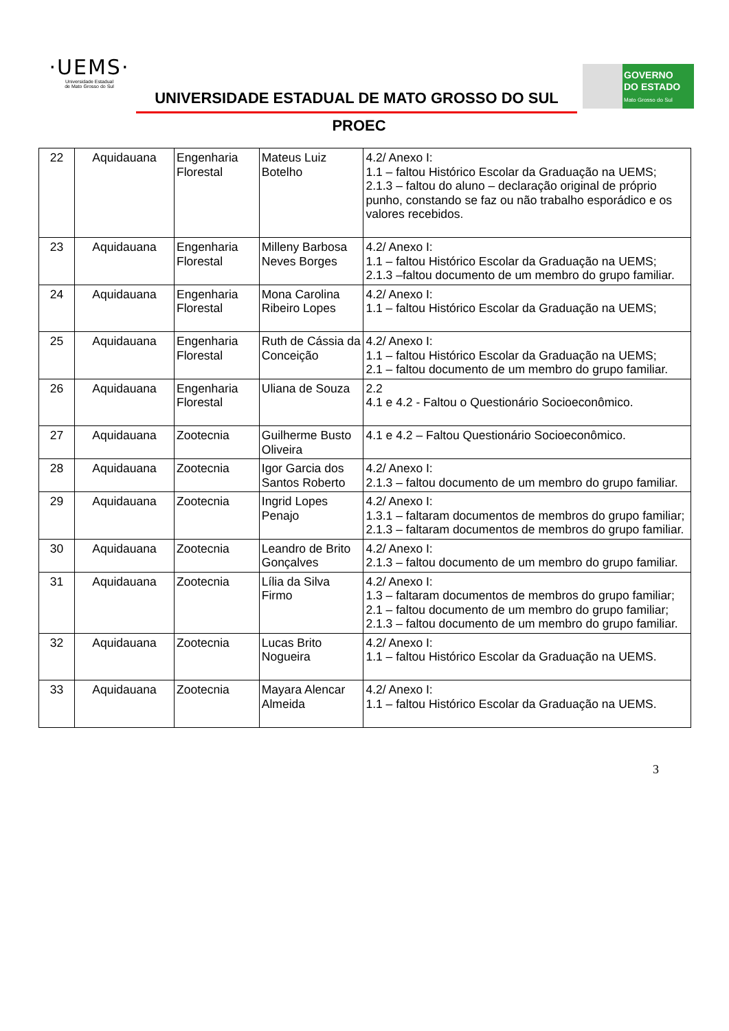·UEMS·
Universidade Estadual
de Mato Grosso do Sul
UNIVERSIDADE ESTADUAL DE MATO GROSSO DO SUL
GOVERNO
DO ESTADO
Mato Grosso do Sul
PROEC
| 22 | Aquidauana | Engenharia Florestal | Mateus Luiz Botelho | 4.2/ Anexo I: 1.1 – faltou Histórico Escolar da Graduação na UEMS; 2.1.3 – faltou do aluno – declaração original de próprio punho, constando se faz ou não trabalho esporádico e os valores recebidos. |
| 23 | Aquidauana | Engenharia Florestal | Milleny Barbosa Neves Borges | 4.2/ Anexo I: 1.1 – faltou Histórico Escolar da Graduação na UEMS; 2.1.3 –faltou documento de um membro do grupo familiar. |
| 24 | Aquidauana | Engenharia Florestal | Mona Carolina Ribeiro Lopes | 4.2/ Anexo I: 1.1 – faltou Histórico Escolar da Graduação na UEMS; |
| 25 | Aquidauana | Engenharia Florestal | Ruth de Cássia da Conceição | 4.2/ Anexo I: 1.1 – faltou Histórico Escolar da Graduação na UEMS; 2.1 – faltou documento de um membro do grupo familiar. |
| 26 | Aquidauana | Engenharia Florestal | Uliana de Souza | 2.2 4.1 e 4.2 - Faltou o Questionário Socioeconômico. |
| 27 | Aquidauana | Zootecnia | Guilherme Busto Oliveira | 4.1 e 4.2 – Faltou Questionário Socioeconômico. |
| 28 | Aquidauana | Zootecnia | Igor Garcia dos Santos Roberto | 4.2/ Anexo I: 2.1.3 – faltou documento de um membro do grupo familiar. |
| 29 | Aquidauana | Zootecnia | Ingrid Lopes Penajo | 4.2/ Anexo I: 1.3.1 – faltaram documentos de membros do grupo familiar; 2.1.3 – faltaram documentos de membros do grupo familiar. |
| 30 | Aquidauana | Zootecnia | Leandro de Brito Gonçalves | 4.2/ Anexo I: 2.1.3 – faltou documento de um membro do grupo familiar. |
| 31 | Aquidauana | Zootecnia | Lília da Silva Firmo | 4.2/ Anexo I: 1.3 – faltaram documentos de membros do grupo familiar; 2.1 – faltou documento de um membro do grupo familiar; 2.1.3 – faltou documento de um membro do grupo familiar. |
| 32 | Aquidauana | Zootecnia | Lucas Brito Nogueira | 4.2/ Anexo I: 1.1 – faltou Histórico Escolar da Graduação na UEMS. |
| 33 | Aquidauana | Zootecnia | Mayara Alencar Almeida | 4.2/ Anexo I: 1.1 – faltou Histórico Escolar da Graduação na UEMS. |
3